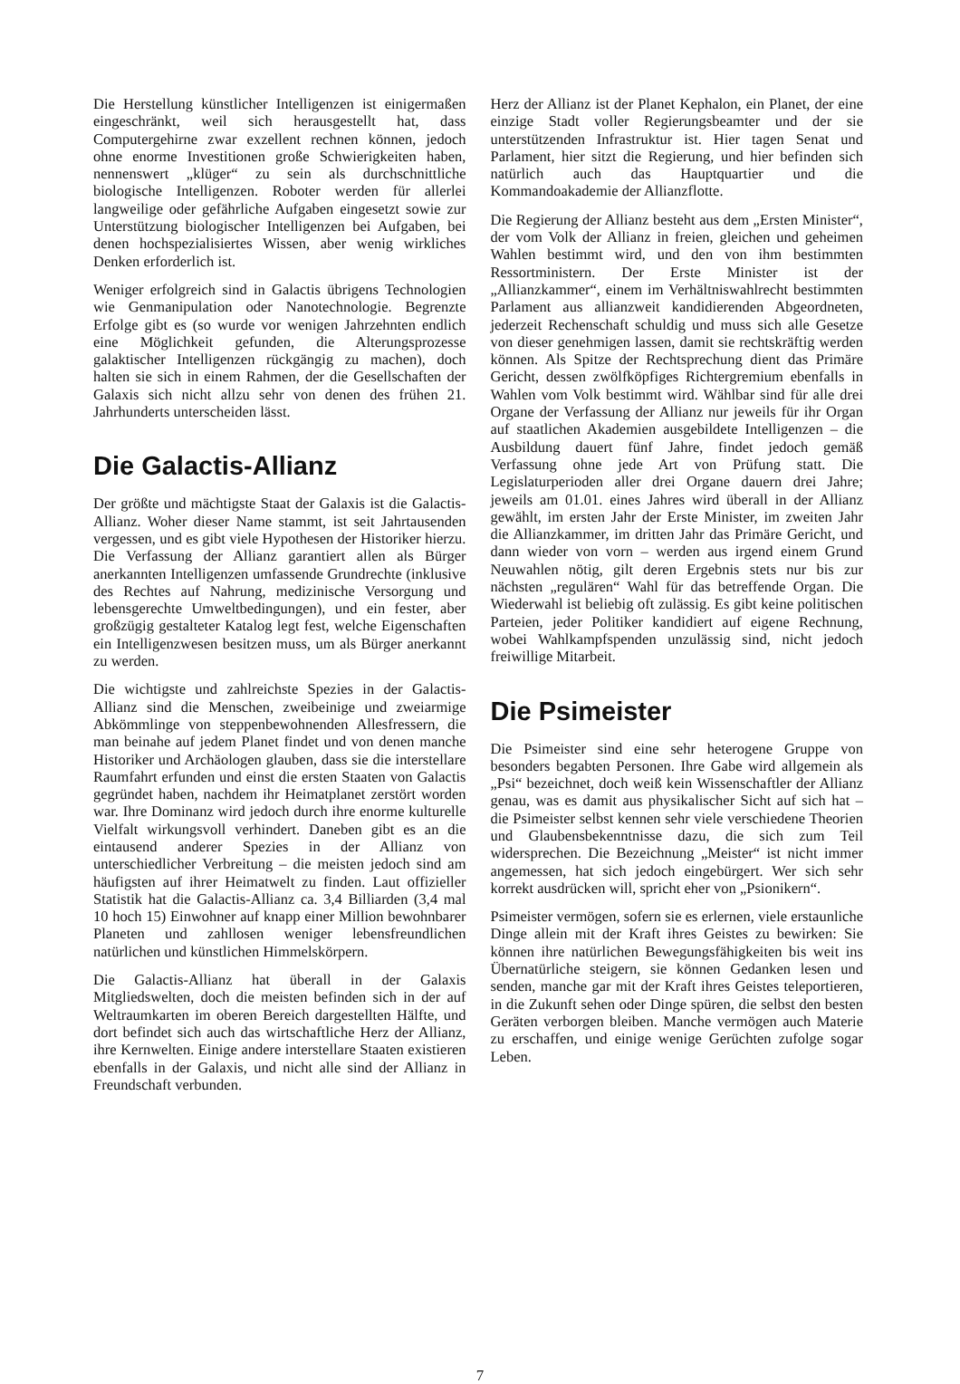Die Herstellung künstlicher Intelligenzen ist einigermaßen eingeschränkt, weil sich herausgestellt hat, dass Computergehirne zwar exzellent rechnen können, jedoch ohne enorme Investitionen große Schwierigkeiten haben, nennenswert „klüger“ zu sein als durchschnittliche biologische Intelligenzen. Roboter werden für allerlei langweilige oder gefährliche Aufgaben eingesetzt sowie zur Unterstützung biologischer Intelligenzen bei Aufgaben, bei denen hochspezialisiertes Wissen, aber wenig wirkliches Denken erforderlich ist.
Weniger erfolgreich sind in Galactis übrigens Technologien wie Genmanipulation oder Nanotechnologie. Begrenzte Erfolge gibt es (so wurde vor wenigen Jahrzehnten endlich eine Möglichkeit gefunden, die Alterungsprozesse galaktischer Intelligenzen rückgängig zu machen), doch halten sie sich in einem Rahmen, der die Gesellschaften der Galaxis sich nicht allzu sehr von denen des frühen 21. Jahrhunderts unterscheiden lässt.
Die Galactis-Allianz
Der größte und mächtigste Staat der Galaxis ist die Galactis-Allianz. Woher dieser Name stammt, ist seit Jahrtausenden vergessen, und es gibt viele Hypothesen der Historiker hierzu. Die Verfassung der Allianz garantiert allen als Bürger anerkannten Intelligenzen umfassende Grundrechte (inklusive des Rechtes auf Nahrung, medizinische Versorgung und lebensgerechte Umweltbedingungen), und ein fester, aber großzügig gestalteter Katalog legt fest, welche Eigenschaften ein Intelligenzwesen besitzen muss, um als Bürger anerkannt zu werden.
Die wichtigste und zahlreichste Spezies in der Galactis-Allianz sind die Menschen, zweibeinige und zweiarmige Abkömmlinge von steppenbewohnenden Allesfressern, die man beinahe auf jedem Planet findet und von denen manche Historiker und Archäologen glauben, dass sie die interstellare Raumfahrt erfunden und einst die ersten Staaten von Galactis gegründet haben, nachdem ihr Heimatplanet zerstört worden war. Ihre Dominanz wird jedoch durch ihre enorme kulturelle Vielfalt wirkungsvoll verhindert. Daneben gibt es an die eintausend anderer Spezies in der Allianz von unterschiedlicher Verbreitung – die meisten jedoch sind am häufigsten auf ihrer Heimatwelt zu finden. Laut offizieller Statistik hat die Galactis-Allianz ca. 3,4 Billiarden (3,4 mal 10 hoch 15) Einwohner auf knapp einer Million bewohnbarer Planeten und zahllosen weniger lebensfreundlichen natürlichen und künstlichen Himmelskörpern.
Die Galactis-Allianz hat überall in der Galaxis Mitgliedswelten, doch die meisten befinden sich in der auf Weltraumkarten im oberen Bereich dargestellten Hälfte, und dort befindet sich auch das wirtschaftliche Herz der Allianz, ihre Kernwelten. Einige andere interstellare Staaten existieren ebenfalls in der Galaxis, und nicht alle sind der Allianz in Freundschaft verbunden.
Herz der Allianz ist der Planet Kephalon, ein Planet, der eine einzige Stadt voller Regierungsbeamter und der sie unterstützenden Infrastruktur ist. Hier tagen Senat und Parlament, hier sitzt die Regierung, und hier befinden sich natürlich auch das Hauptquartier und die Kommandoakademie der Allianzflotte.
Die Regierung der Allianz besteht aus dem „Ersten Minister“, der vom Volk der Allianz in freien, gleichen und geheimen Wahlen bestimmt wird, und den von ihm bestimmten Ressortministern. Der Erste Minister ist der „Allianzkammer“, einem im Verhältniswahlrecht bestimmten Parlament aus allianzweit kandidierenden Abgeordneten, jederzeit Rechenschaft schuldig und muss sich alle Gesetze von dieser genehmigen lassen, damit sie rechtskräftig werden können. Als Spitze der Rechtsprechung dient das Primäre Gericht, dessen zwölfköpfiges Richtergremium ebenfalls in Wahlen vom Volk bestimmt wird. Wählbar sind für alle drei Organe der Verfassung der Allianz nur jeweils für ihr Organ auf staatlichen Akademien ausgebildete Intelligenzen – die Ausbildung dauert fünf Jahre, findet jedoch gemäß Verfassung ohne jede Art von Prüfung statt. Die Legislaturperioden aller drei Organe dauern drei Jahre; jeweils am 01.01. eines Jahres wird überall in der Allianz gewählt, im ersten Jahr der Erste Minister, im zweiten Jahr die Allianzkammer, im dritten Jahr das Primäre Gericht, und dann wieder von vorn – werden aus irgend einem Grund Neuwahlen nötig, gilt deren Ergebnis stets nur bis zur nächsten „regulären“ Wahl für das betreffende Organ. Die Wiederwahl ist beliebig oft zulässig. Es gibt keine politischen Parteien, jeder Politiker kandidiert auf eigene Rechnung, wobei Wahlkampfspenden unzulässig sind, nicht jedoch freiwillige Mitarbeit.
Die Psimeister
Die Psimeister sind eine sehr heterogene Gruppe von besonders begabten Personen. Ihre Gabe wird allgemein als „Psi“ bezeichnet, doch weiß kein Wissenschaftler der Allianz genau, was es damit aus physikalischer Sicht auf sich hat – die Psimeister selbst kennen sehr viele verschiedene Theorien und Glaubensbekenntnisse dazu, die sich zum Teil widersprechen. Die Bezeichnung „Meister“ ist nicht immer angemessen, hat sich jedoch eingebürgert. Wer sich sehr korrekt ausdrücken will, spricht eher von „Psionikern“.
Psimeister vermögen, sofern sie es erlernen, viele erstaunliche Dinge allein mit der Kraft ihres Geistes zu bewirken: Sie können ihre natürlichen Bewegungsfähigkeiten bis weit ins Übernatürliche steigern, sie können Gedanken lesen und senden, manche gar mit der Kraft ihres Geistes teleportieren, in die Zukunft sehen oder Dinge spüren, die selbst den besten Geräten verborgen bleiben. Manche vermögen auch Materie zu erschaffen, und einige wenige Gerüchten zufolge sogar Leben.
7